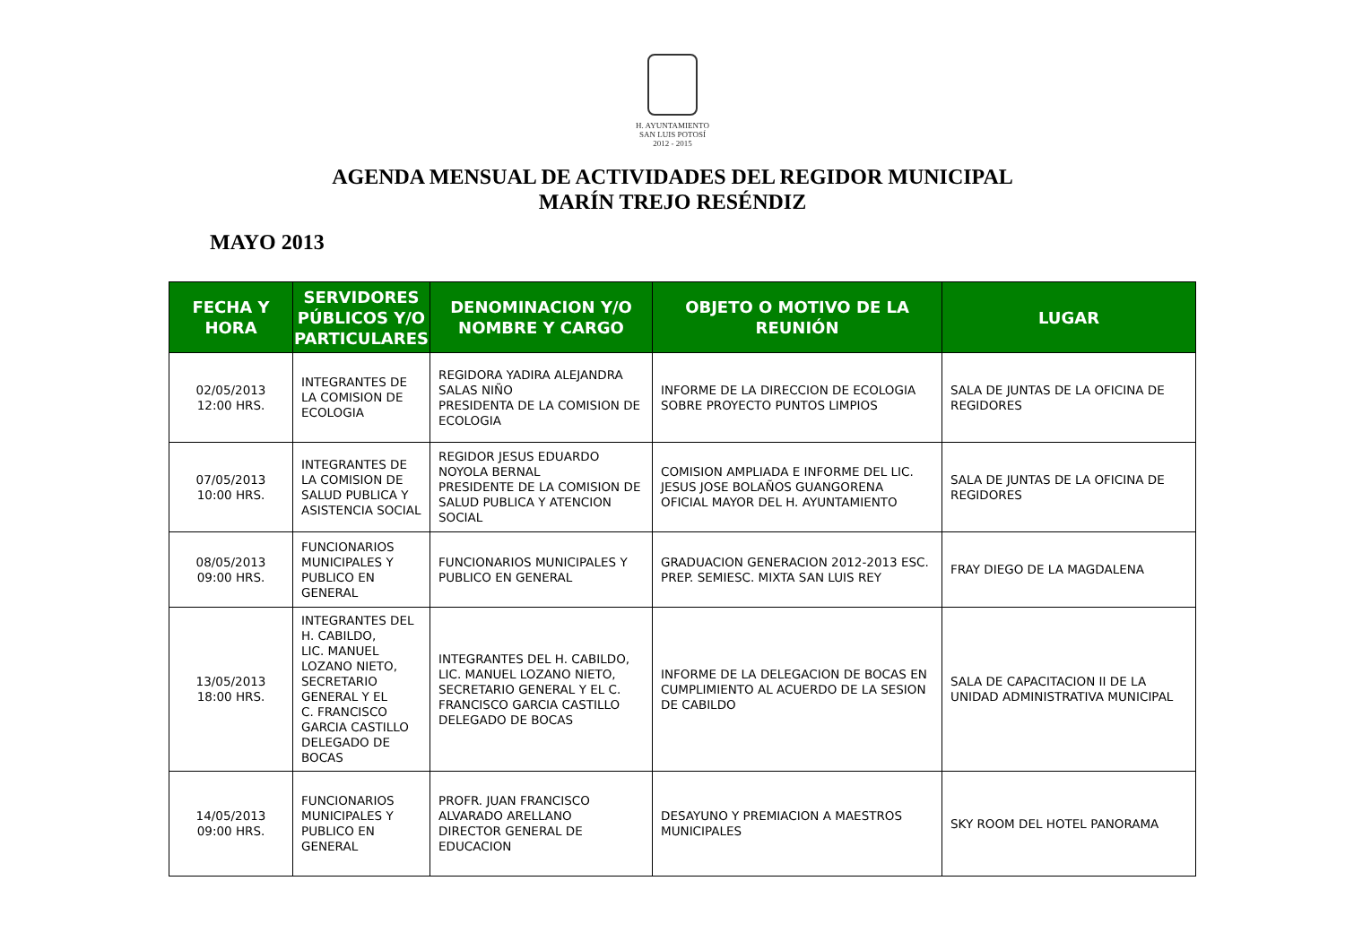H. AYUNTAMIENTO
SAN LUIS POTOSÍ
2012 - 2015
AGENDA MENSUAL DE ACTIVIDADES DEL REGIDOR MUNICIPAL
MARÍN TREJO RESÉNDIZ
MAYO 2013
| FECHA Y HORA | SERVIDORES PÚBLICOS Y/O PARTICULARES | DENOMINACION Y/O NOMBRE Y CARGO | OBJETO O MOTIVO DE LA REUNIÓN | LUGAR |
| --- | --- | --- | --- | --- |
| 02/05/2013 12:00 HRS. | INTEGRANTES DE LA COMISION DE ECOLOGIA | REGIDORA YADIRA ALEJANDRA SALAS NIÑO PRESIDENTA DE LA COMISION DE ECOLOGIA | INFORME DE LA DIRECCION DE ECOLOGIA SOBRE PROYECTO PUNTOS LIMPIOS | SALA DE JUNTAS DE LA OFICINA DE REGIDORES |
| 07/05/2013 10:00 HRS. | INTEGRANTES DE LA COMISION DE SALUD PUBLICA Y ASISTENCIA SOCIAL | REGIDOR JESUS EDUARDO NOYOLA BERNAL PRESIDENTE DE LA COMISION DE SALUD PUBLICA Y ATENCION SOCIAL | COMISION AMPLIADA E INFORME DEL LIC. JESUS JOSE BOLAÑOS GUANGORENA OFICIAL MAYOR DEL H. AYUNTAMIENTO | SALA DE JUNTAS DE LA OFICINA DE REGIDORES |
| 08/05/2013 09:00 HRS. | FUNCIONARIOS MUNICIPALES Y PUBLICO EN GENERAL | FUNCIONARIOS MUNICIPALES Y PUBLICO EN GENERAL | GRADUACION GENERACION 2012-2013 ESC. PREP. SEMIESC. MIXTA SAN LUIS REY | FRAY DIEGO DE LA MAGDALENA |
| 13/05/2013 18:00 HRS. | INTEGRANTES DEL H. CABILDO, LIC. MANUEL LOZANO NIETO, SECRETARIO GENERAL Y EL C. FRANCISCO GARCIA CASTILLO DELEGADO DE BOCAS | INTEGRANTES DEL H. CABILDO, LIC. MANUEL LOZANO NIETO, SECRETARIO GENERAL Y EL C. FRANCISCO GARCIA CASTILLO DELEGADO DE BOCAS | INFORME DE LA DELEGACION DE BOCAS EN CUMPLIMIENTO AL ACUERDO DE LA SESION DE CABILDO | SALA DE CAPACITACION II DE LA UNIDAD ADMINISTRATIVA MUNICIPAL |
| 14/05/2013 09:00 HRS. | FUNCIONARIOS MUNICIPALES Y PUBLICO EN GENERAL | PROFR. JUAN FRANCISCO ALVARADO ARELLANO DIRECTOR GENERAL DE EDUCACION | DESAYUNO Y PREMIACION A MAESTROS MUNICIPALES | SKY ROOM DEL HOTEL PANORAMA |